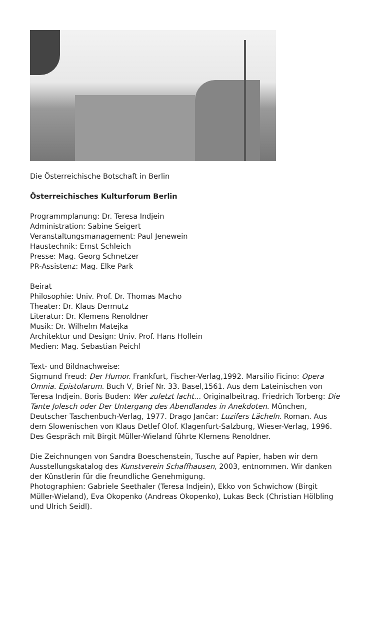Die Österreichische Botschaft in Berlin
Österreichisches Kulturforum Berlin
Programmplanung: Dr. Teresa Indjein
Administration: Sabine Seigert
Veranstaltungsmanagement: Paul Jenewein
Haustechnik: Ernst Schleich
Presse: Mag. Georg Schnetzer
PR-Assistenz: Mag. Elke Park
Beirat
Philosophie: Univ. Prof. Dr. Thomas Macho
Theater: Dr. Klaus Dermutz
Literatur: Dr. Klemens Renoldner
Musik: Dr. Wilhelm Matejka
Architektur und Design: Univ. Prof. Hans Hollein
Medien: Mag. Sebastian Peichl
Text- und Bildnachweise:
Sigmund Freud: Der Humor. Frankfurt, Fischer-Verlag,1992. Marsilio Ficino: Opera Omnia. Epistolarum. Buch V, Brief Nr. 33. Basel,1561. Aus dem Lateinischen von Teresa Indjein. Boris Buden: Wer zuletzt lacht... Originalbeitrag. Friedrich Torberg: Die Tante Jolesch oder Der Untergang des Abendlandes in Anekdoten. München, Deutscher Taschenbuch-Verlag, 1977. Drago Jančar: Luzifers Lächeln. Roman. Aus dem Slowenischen von Klaus Detlef Olof. Klagenfurt-Salzburg, Wieser-Verlag, 1996. Des Gespräch mit Birgit Müller-Wieland führte Klemens Renoldner.
Die Zeichnungen von Sandra Boeschenstein, Tusche auf Papier, haben wir dem Ausstellungskatalog des Kunstverein Schaffhausen, 2003, entnommen. Wir danken der Künstlerin für die freundliche Genehmigung.
Photographien: Gabriele Seethaler (Teresa Indjein), Ekko von Schwichow (Birgit Müller-Wieland), Eva Okopenko (Andreas Okopenko), Lukas Beck (Christian Hölbling und Ulrich Seidl).